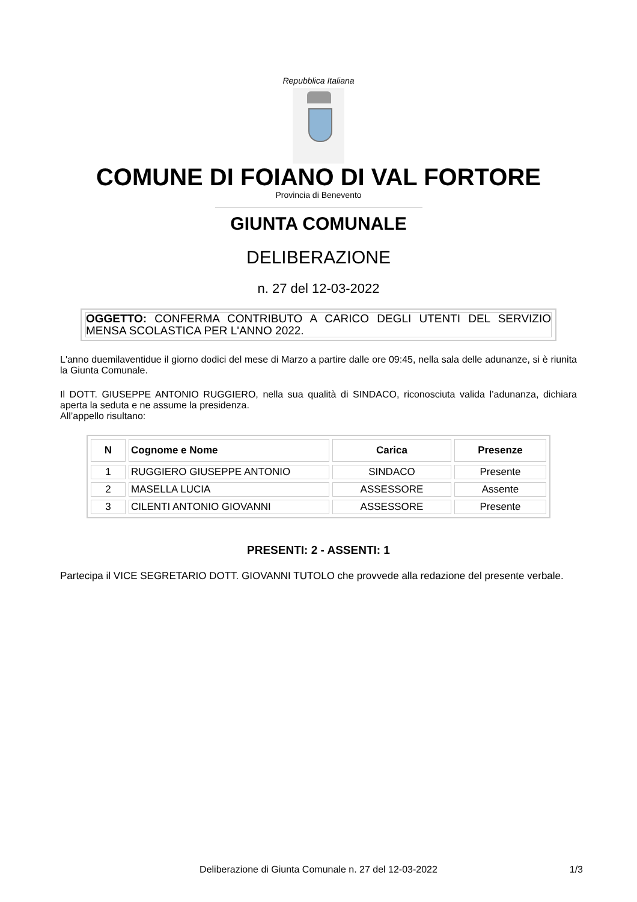Repubblica Italiana
COMUNE DI FOIANO DI VAL FORTORE
Provincia di Benevento
GIUNTA COMUNALE
DELIBERAZIONE
n. 27 del 12-03-2022
OGGETTO: CONFERMA CONTRIBUTO A CARICO DEGLI UTENTI DEL SERVIZIO MENSA SCOLASTICA PER L'ANNO 2022.
L'anno duemilaventidue il giorno dodici del mese di Marzo a partire dalle ore 09:45, nella sala delle adunanze, si è riunita la Giunta Comunale.
Il DOTT. GIUSEPPE ANTONIO RUGGIERO, nella sua qualità di SINDACO, riconosciuta valida l’adunanza, dichiara aperta la seduta e ne assume la presidenza.
All’appello risultano:
| N | Cognome e Nome | Carica | Presenze |
| --- | --- | --- | --- |
| 1 | RUGGIERO GIUSEPPE ANTONIO | SINDACO | Presente |
| 2 | MASELLA LUCIA | ASSESSORE | Assente |
| 3 | CILENTI ANTONIO GIOVANNI | ASSESSORE | Presente |
PRESENTI: 2 - ASSENTI: 1
Partecipa il VICE SEGRETARIO DOTT. GIOVANNI TUTOLO che provvede alla redazione del presente verbale.
Deliberazione di Giunta Comunale n. 27 del 12-03-2022 1/3